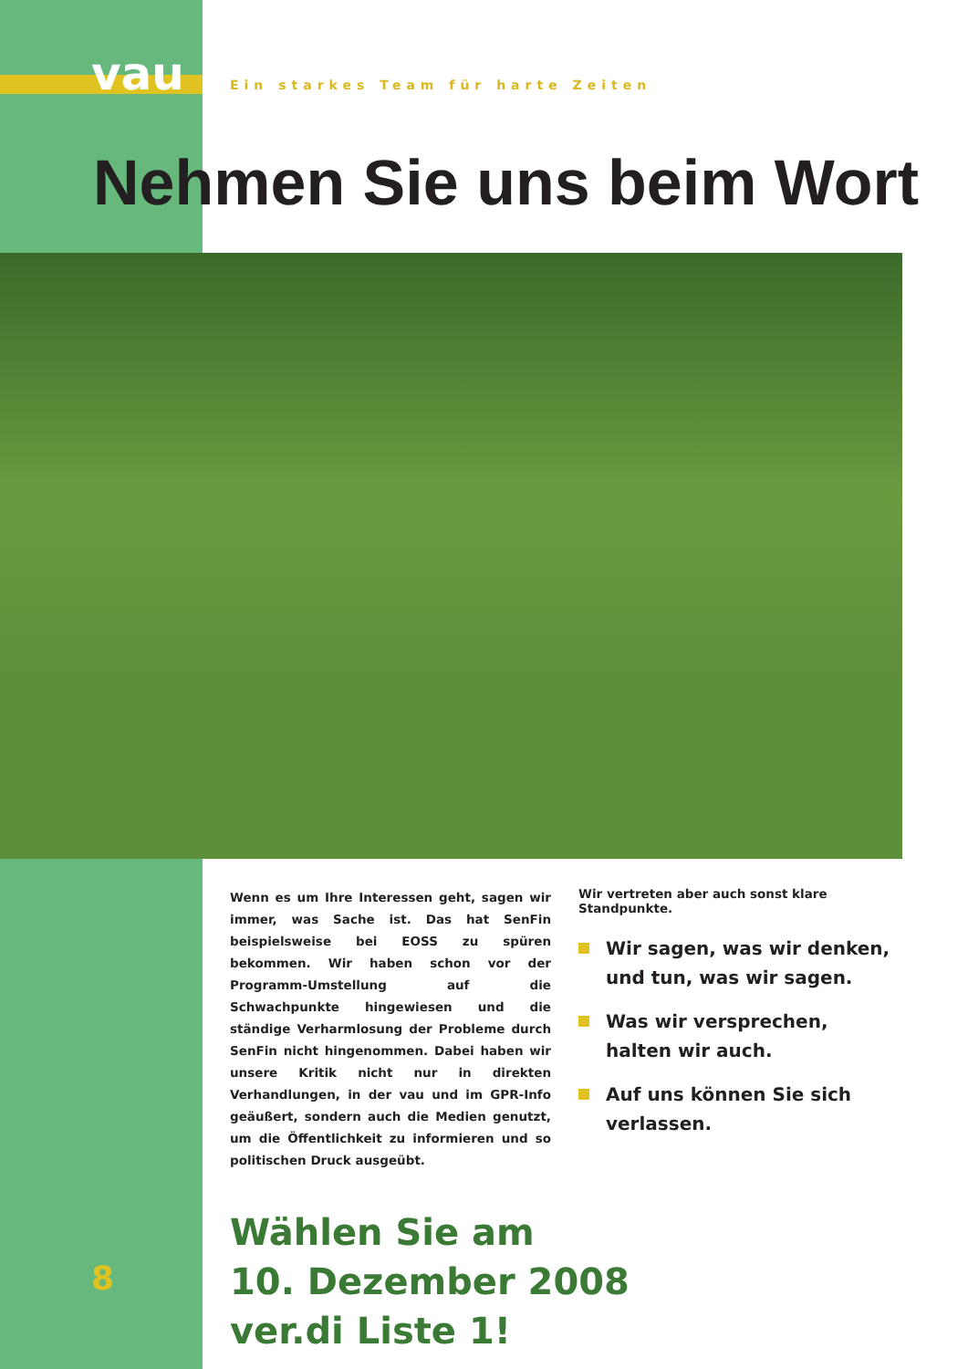vau
Ein starkes Team für harte Zeiten
Nehmen Sie uns beim Wort
Wenn es um Ihre Interessen geht, sagen wir immer, was Sache ist. Das hat SenFin beispielsweise bei EOSS zu spüren bekommen. Wir haben schon vor der Programm-Umstellung auf die Schwachpunkte hingewiesen und die ständige Verharmlosung der Probleme durch SenFin nicht hingenommen. Dabei haben wir unsere Kritik nicht nur in direkten Verhandlungen, in der vau und im GPR-Info geäußert, sondern auch die Medien genutzt, um die Öffentlichkeit zu informieren und so politischen Druck ausgeübt.
Wir vertreten aber auch sonst klare Standpunkte.
Wir sagen, was wir denken, und tun, was wir sagen.
Was wir versprechen, halten wir auch.
Auf uns können Sie sich verlassen.
Wählen Sie am
10. Dezember 2008
ver.di Liste 1!
8